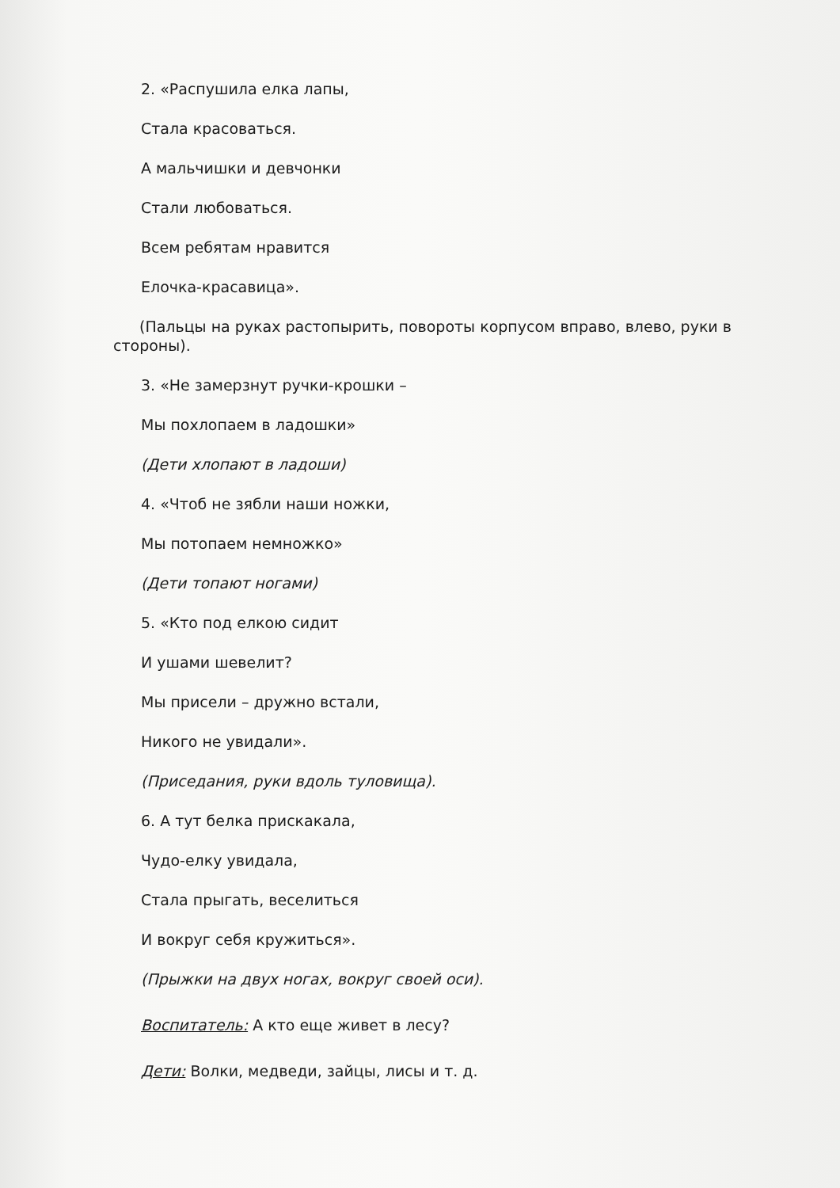2. «Распушила елка лапы,
Стала красоваться.
А мальчишки и девчонки
Стали любоваться.
Всем ребятам нравится
Елочка-красавица».
(Пальцы на руках растопырить, повороты корпусом вправо, влево, руки в стороны).
3. «Не замерзнут ручки-крошки –
Мы похлопаем в ладошки»
(Дети хлопают в ладоши)
4. «Чтоб не зябли наши ножки,
Мы потопаем немножко»
(Дети топают ногами)
5. «Кто под елкою сидит
И ушами шевелит?
Мы присели – дружно встали,
Никого не увидали».
(Приседания, руки вдоль туловища).
6. А тут белка прискакала,
Чудо-елку увидала,
Стала прыгать, веселиться
И вокруг себя кружиться».
(Прыжки на двух ногах, вокруг своей оси).
Воспитатель: А кто еще живет в лесу?
Дети: Волки, медведи, зайцы, лисы и т. д.